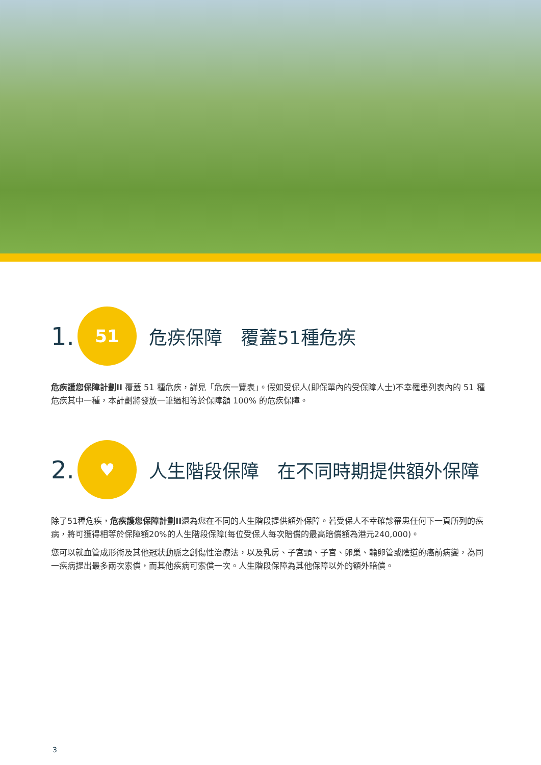1.
51
危疾保障　覆蓋51種危疾
危疾護您保障計劃II 覆蓋 51 種危疾，詳見「危疾一覽表」。假如受保人(即保單內的受保障人士)不幸罹患列表內的 51 種危疾其中一種，本計劃將發放一筆過相等於保障額 100% 的危疾保障。
2.
♥
人生階段保障　在不同時期提供額外保障
除了51種危疾，危疾護您保障計劃II還為您在不同的人生階段提供額外保障。若受保人不幸確診罹患任何下一頁所列的疾病，將可獲得相等於保障額20%的人生階段保障(每位受保人每次賠償的最高賠償額為港元240,000)。
您可以就血管成形術及其他冠狀動脈之創傷性治療法，以及乳房、子宮頸、子宮、卵巢、輸卵管或陰道的癌前病變，為同一疾病提出最多兩次索償，而其他疾病可索償一次。人生階段保障為其他保障以外的額外賠償。
3